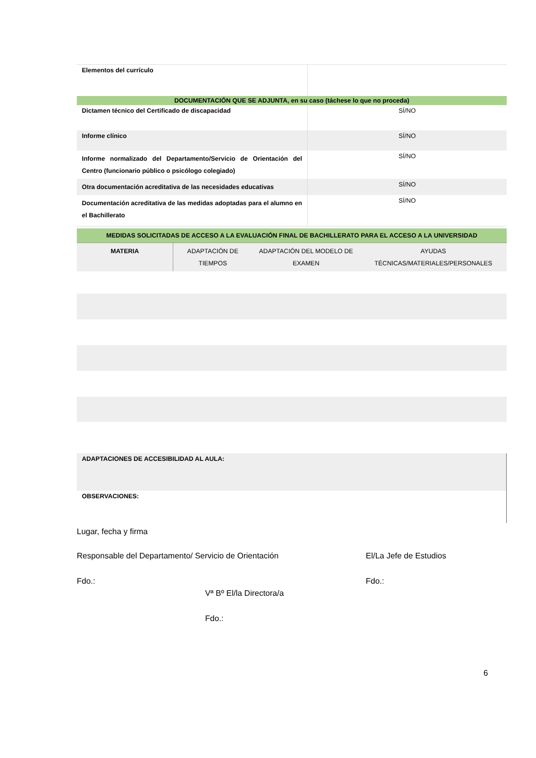| Elementos del currículo | |
| DOCUMENTACIÓN QUE SE ADJUNTA, en su caso (táchese lo que no proceda) | |
| Dictamen técnico del Certificado de discapacidad | SÍ/NO |
| Informe clínico | SÍ/NO |
| Informe normalizado del Departamento/Servicio de Orientación del Centro (funcionario público o psicólogo colegiado) | SÍ/NO |
| Otra documentación acreditativa de las necesidades educativas | SÍ/NO |
| Documentación acreditativa de las medidas adoptadas para el alumno en el Bachillerato | SÍ/NO |
| MEDIDAS SOLICITADAS DE ACCESO A LA EVALUACIÓN FINAL DE BACHILLERATO PARA EL ACCESO A LA UNIVERSIDAD | | | |
| MATERIA | ADAPTACIÓN DE TIEMPOS | ADAPTACIÓN DEL MODELO DE EXAMEN | AYUDAS TÉCNICAS/MATERIALES/PERSONALES |
| ADAPTACIONES DE ACCESIBILIDAD AL AULA: |
| OBSERVACIONES: |
Lugar, fecha y firma
Responsable del Departamento/ Servicio de Orientación El/La Jefe de Estudios
Fdo.: Fdo.:
Vª Bº El/la Directora/a
Fdo.:
6